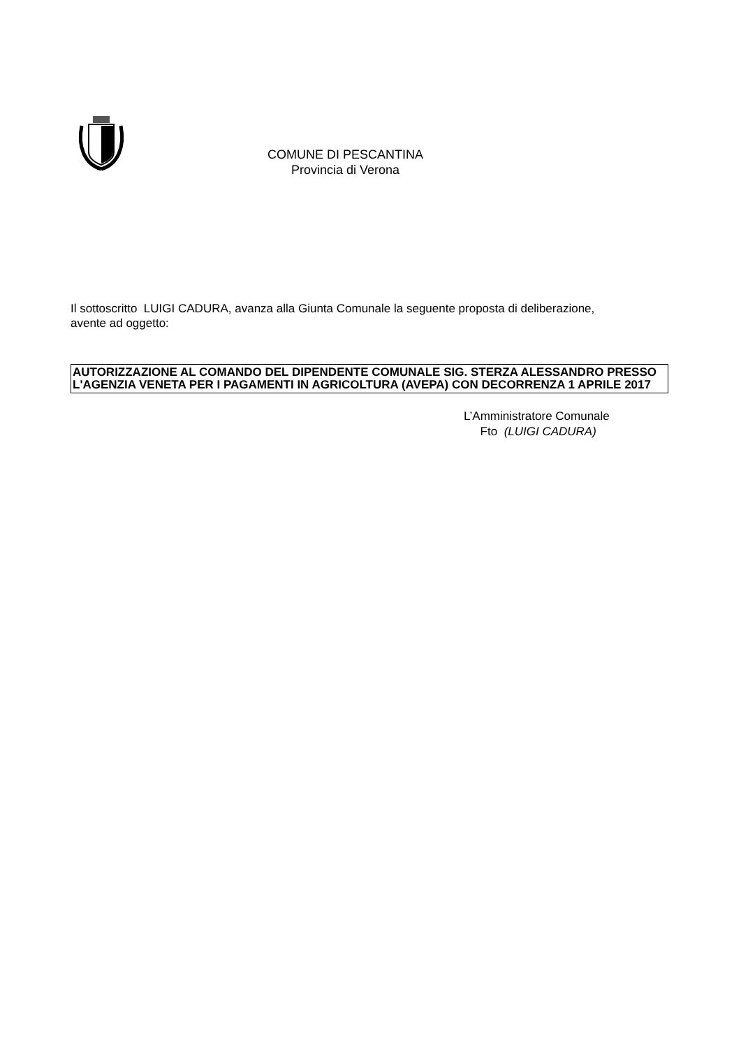COMUNE DI PESCANTINA
Provincia di Verona
Il sottoscritto LUIGI CADURA, avanza alla Giunta Comunale la seguente proposta di deliberazione, avente ad oggetto:
AUTORIZZAZIONE AL COMANDO DEL DIPENDENTE COMUNALE SIG. STERZA ALESSANDRO PRESSO L'AGENZIA VENETA PER I PAGAMENTI IN AGRICOLTURA (AVEPA) CON DECORRENZA 1 APRILE 2017
L’Amministratore Comunale
Fto (LUIGI CADURA)